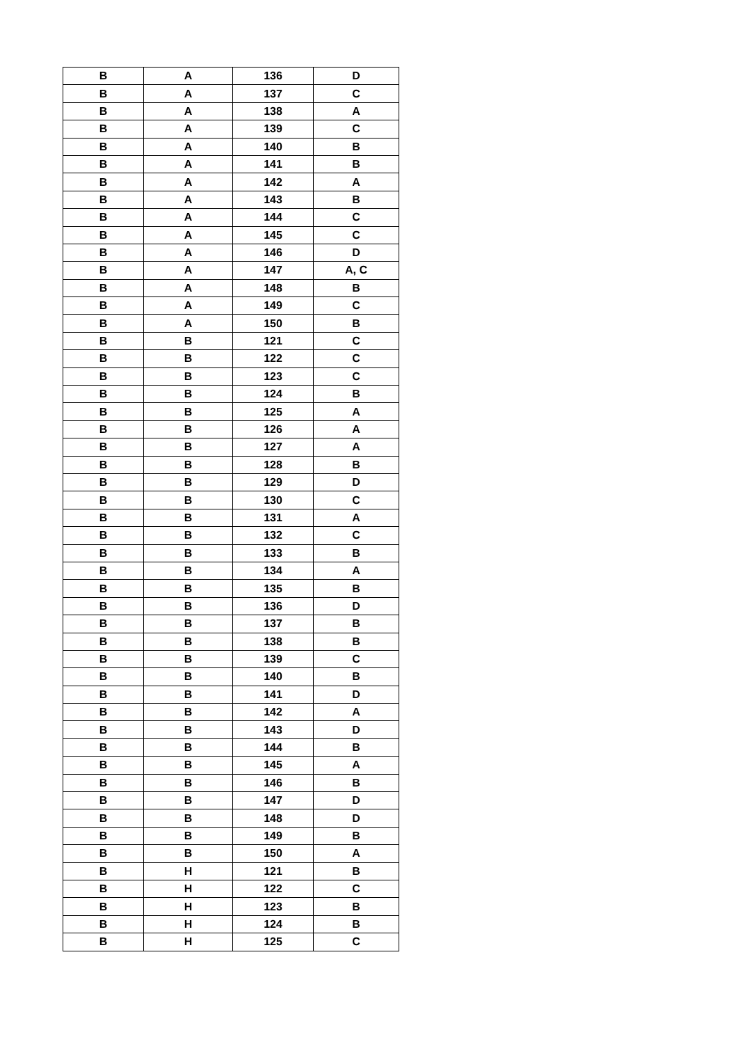| B | A | 136 | D |
| B | A | 137 | C |
| B | A | 138 | A |
| B | A | 139 | C |
| B | A | 140 | B |
| B | A | 141 | B |
| B | A | 142 | A |
| B | A | 143 | B |
| B | A | 144 | C |
| B | A | 145 | C |
| B | A | 146 | D |
| B | A | 147 | A, C |
| B | A | 148 | B |
| B | A | 149 | C |
| B | A | 150 | B |
| B | B | 121 | C |
| B | B | 122 | C |
| B | B | 123 | C |
| B | B | 124 | B |
| B | B | 125 | A |
| B | B | 126 | A |
| B | B | 127 | A |
| B | B | 128 | B |
| B | B | 129 | D |
| B | B | 130 | C |
| B | B | 131 | A |
| B | B | 132 | C |
| B | B | 133 | B |
| B | B | 134 | A |
| B | B | 135 | B |
| B | B | 136 | D |
| B | B | 137 | B |
| B | B | 138 | B |
| B | B | 139 | C |
| B | B | 140 | B |
| B | B | 141 | D |
| B | B | 142 | A |
| B | B | 143 | D |
| B | B | 144 | B |
| B | B | 145 | A |
| B | B | 146 | B |
| B | B | 147 | D |
| B | B | 148 | D |
| B | B | 149 | B |
| B | B | 150 | A |
| B | H | 121 | B |
| B | H | 122 | C |
| B | H | 123 | B |
| B | H | 124 | B |
| B | H | 125 | C |